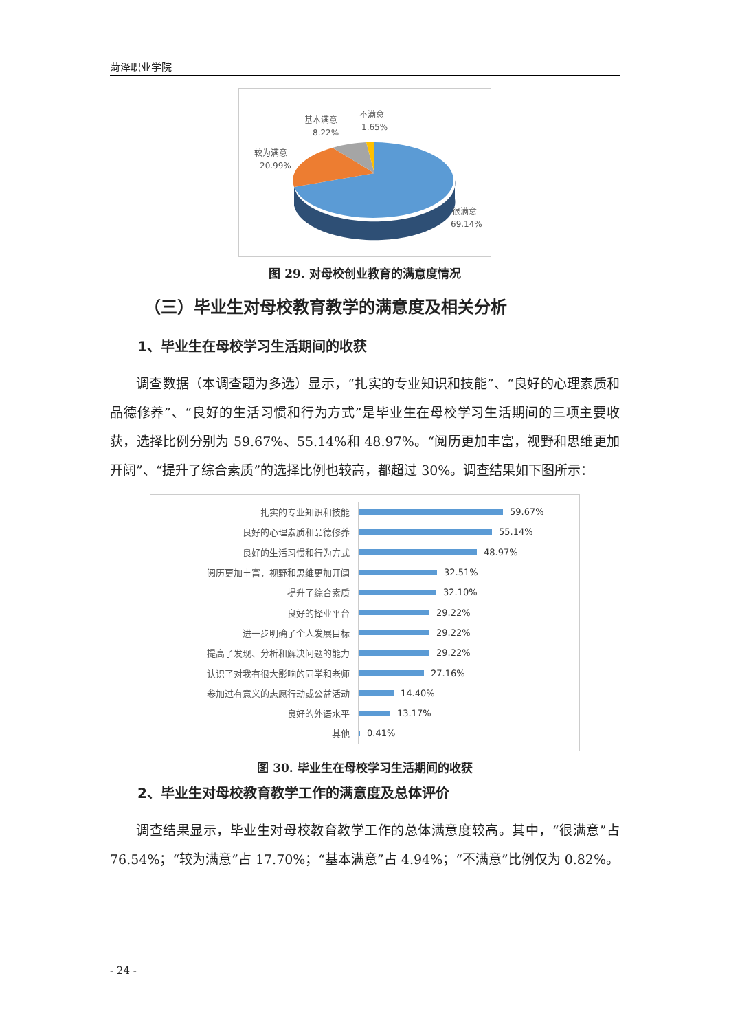菏泽职业学院
基本满意
8.22%
不满意
1.65%
较为满意
20.99%
很满意
69.14%
图 29. 对母校创业教育的满意度情况
（三）毕业生对母校教育教学的满意度及相关分析
1、毕业生在母校学习生活期间的收获
调查数据（本调查题为多选）显示，“扎实的专业知识和技能”、“良好的心理素质和品德修养”、“良好的生活习惯和行为方式”是毕业生在母校学习生活期间的三项主要收获，选择比例分别为 59.67%、55.14%和 48.97%。“阅历更加丰富，视野和思维更加开阔”、“提升了综合素质”的选择比例也较高，都超过 30%。调查结果如下图所示：
扎实的专业知识和技能
59.67%
良好的心理素质和品德修养
55.14%
良好的生活习惯和行为方式
48.97%
阅历更加丰富，视野和思维更加开阔
32.51%
提升了综合素质
32.10%
良好的择业平台
29.22%
进一步明确了个人发展目标
29.22%
提高了发现、分析和解决问题的能力
29.22%
认识了对我有很大影响的同学和老师
27.16%
参加过有意义的志愿行动或公益活动
14.40%
良好的外语水平
13.17%
其他
0.41%
图 30. 毕业生在母校学习生活期间的收获
2、毕业生对母校教育教学工作的满意度及总体评价
调查结果显示，毕业生对母校教育教学工作的总体满意度较高。其中，“很满意”占 76.54%；“较为满意”占 17.70%；“基本满意”占 4.94%；“不满意”比例仅为 0.82%。
- 24 -